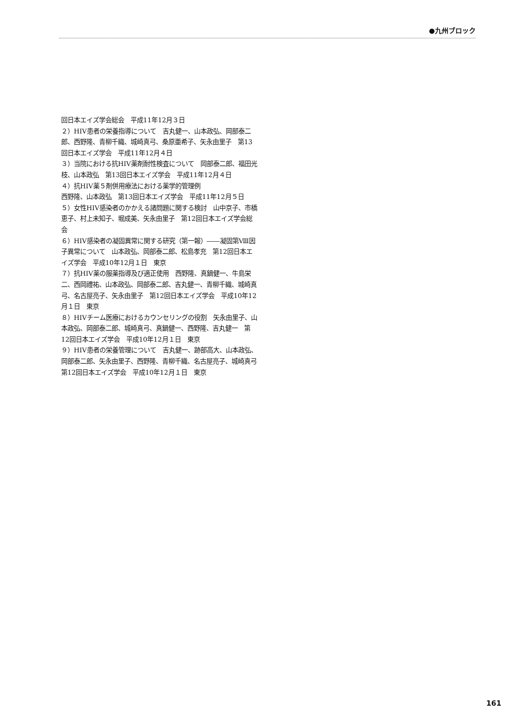●九州ブロック
回日本エイズ学会総会　平成11年12月３日
２）HIV患者の栄養指導について　吉丸健一、山本政弘、岡部泰二郎、西野隆、青柳千織、城崎真弓、桑原亜希子、矢永由里子　第13回日本エイズ学会　平成11年12月４日
３）当院における抗HIV薬剤耐性検査について　岡部泰二郎、福田光枝、山本政弘　第13回日本エイズ学会　平成11年12月４日
４）抗HIV薬５剤併用療法における薬学的管理例
西野隆、山本政弘　第13回日本エイズ学会　平成11年12月５日
５）女性HIV感染者のかかえる諸問題に関する検討　山中京子、市橋恵子、村上未知子、堀成美、矢永由里子　第12回日本エイズ学会総会
６）HIV感染者の凝固異常に関する研究（第一報）――凝固第Ⅷ因子異常について　山本政弘、岡部泰二郎、松島孝充　第12回日本エイズ学会　平成10年12月１日　東京
７）抗HIV薬の服薬指導及び適正使用　西野隆、真鍋健一、牛島栄二、西岡禮祐、山本政弘、岡部泰二郎、吉丸健一、青柳千織、城崎真弓、名古屋亮子、矢永由里子　第12回日本エイズ学会　平成10年12月１日　東京
８）HIVチーム医療におけるカウンセリングの役割　矢永由里子、山本政弘、岡部泰二郎、城崎真弓、真鍋健一、西野隆、吉丸健一　第12回日本エイズ学会　平成10年12月１日　東京
９）HIV患者の栄養管理について　吉丸健一、跡部高大、山本政弘、岡部泰二郎、矢永由里子、西野隆、青柳千織、名古屋亮子、城崎真弓　第12回日本エイズ学会　平成10年12月１日　東京
161